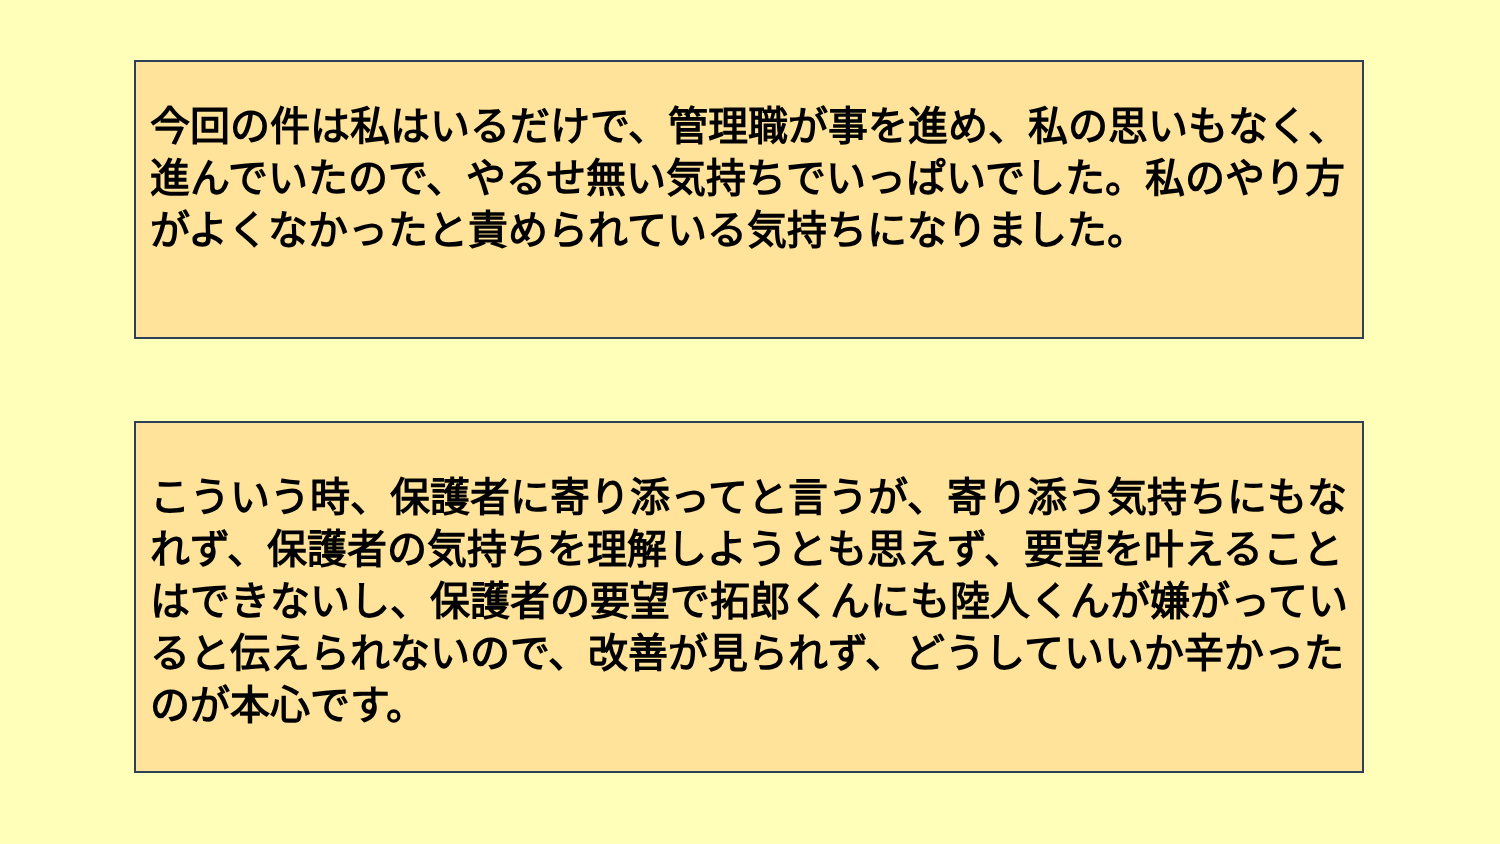今回の件は私はいるだけで、管理職が事を進め、私の思いもなく、進んでいたので、やるせ無い気持ちでいっぱいでした。私のやり方がよくなかったと責められている気持ちになりました。
こういう時、保護者に寄り添ってと言うが、寄り添う気持ちにもなれず、保護者の気持ちを理解しようとも思えず、要望を叶えることはできないし、保護者の要望で拓郎くんにも陸人くんが嫌がっていると伝えられないので、改善が見られず、どうしていいか辛かったのが本心です。